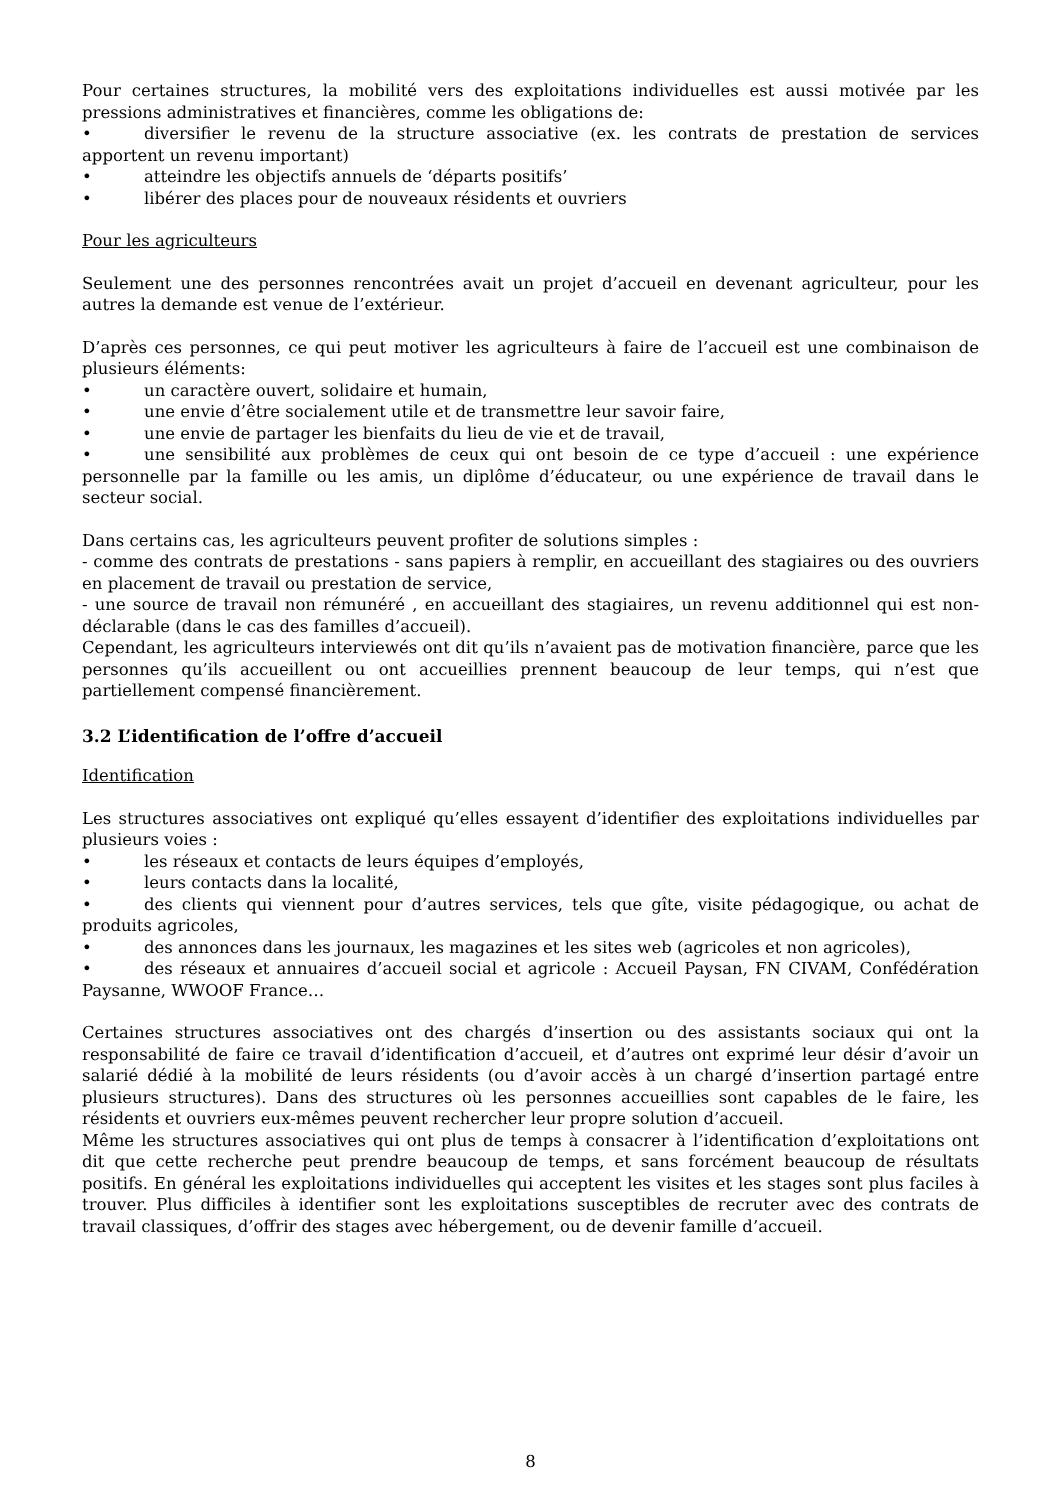Pour certaines structures, la mobilité vers des exploitations individuelles est aussi motivée par les pressions administratives et financières, comme les obligations de:
• diversifier le revenu de la structure associative (ex. les contrats de prestation de services apportent un revenu important)
• atteindre les objectifs annuels de ‘départs positifs’
• libérer des places pour de nouveaux résidents et ouvriers
Pour les agriculteurs
Seulement une des personnes rencontrées avait un projet d’accueil en devenant agriculteur, pour les autres la demande est venue de l’extérieur.
D’après ces personnes, ce qui peut motiver les agriculteurs à faire de l’accueil est une combinaison de plusieurs éléments:
• un caractère ouvert, solidaire et humain,
• une envie d’être socialement utile et de transmettre leur savoir faire,
• une envie de partager les bienfaits du lieu de vie et de travail,
• une sensibilité aux problèmes de ceux qui ont besoin de ce type d’accueil : une expérience personnelle par la famille ou les amis, un diplôme d’éducateur, ou une expérience de travail dans le secteur social.
Dans certains cas, les agriculteurs peuvent profiter de solutions simples :
- comme des contrats de prestations - sans papiers à remplir, en accueillant des stagiaires ou des ouvriers en placement de travail ou prestation de service,
- une source de travail non rémunéré , en accueillant des stagiaires, un revenu additionnel qui est non-déclarable (dans le cas des familles d’accueil).
Cependant, les agriculteurs interviewés ont dit qu’ils n’avaient pas de motivation financière, parce que les personnes qu’ils accueillent ou ont accueillies prennent beaucoup de leur temps, qui n’est que partiellement compensé financièrement.
3.2 L’identification de l’offre d’accueil
Identification
Les structures associatives ont expliqué qu’elles essayent d’identifier des exploitations individuelles par plusieurs voies :
• les réseaux et contacts de leurs équipes d’employés,
• leurs contacts dans la localité,
• des clients qui viennent pour d’autres services, tels que gîte, visite pédagogique, ou achat de produits agricoles,
• des annonces dans les journaux, les magazines et les sites web (agricoles et non agricoles),
• des réseaux et annuaires d’accueil social et agricole : Accueil Paysan, FN CIVAM, Confédération Paysanne, WWOOF France…
Certaines structures associatives ont des chargés d’insertion ou des assistants sociaux qui ont la responsabilité de faire ce travail d’identification d’accueil, et d’autres ont exprimé leur désir d’avoir un salarié dédié à la mobilité de leurs résidents (ou d’avoir accès à un chargé d’insertion partagé entre plusieurs structures). Dans des structures où les personnes accueillies sont capables de le faire, les résidents et ouvriers eux-mêmes peuvent rechercher leur propre solution d’accueil.
Même les structures associatives qui ont plus de temps à consacrer à l’identification d’exploitations ont dit que cette recherche peut prendre beaucoup de temps, et sans forcément beaucoup de résultats positifs. En général les exploitations individuelles qui acceptent les visites et les stages sont plus faciles à trouver. Plus difficiles à identifier sont les exploitations susceptibles de recruter avec des contrats de travail classiques, d’offrir des stages avec hébergement, ou de devenir famille d’accueil.
8